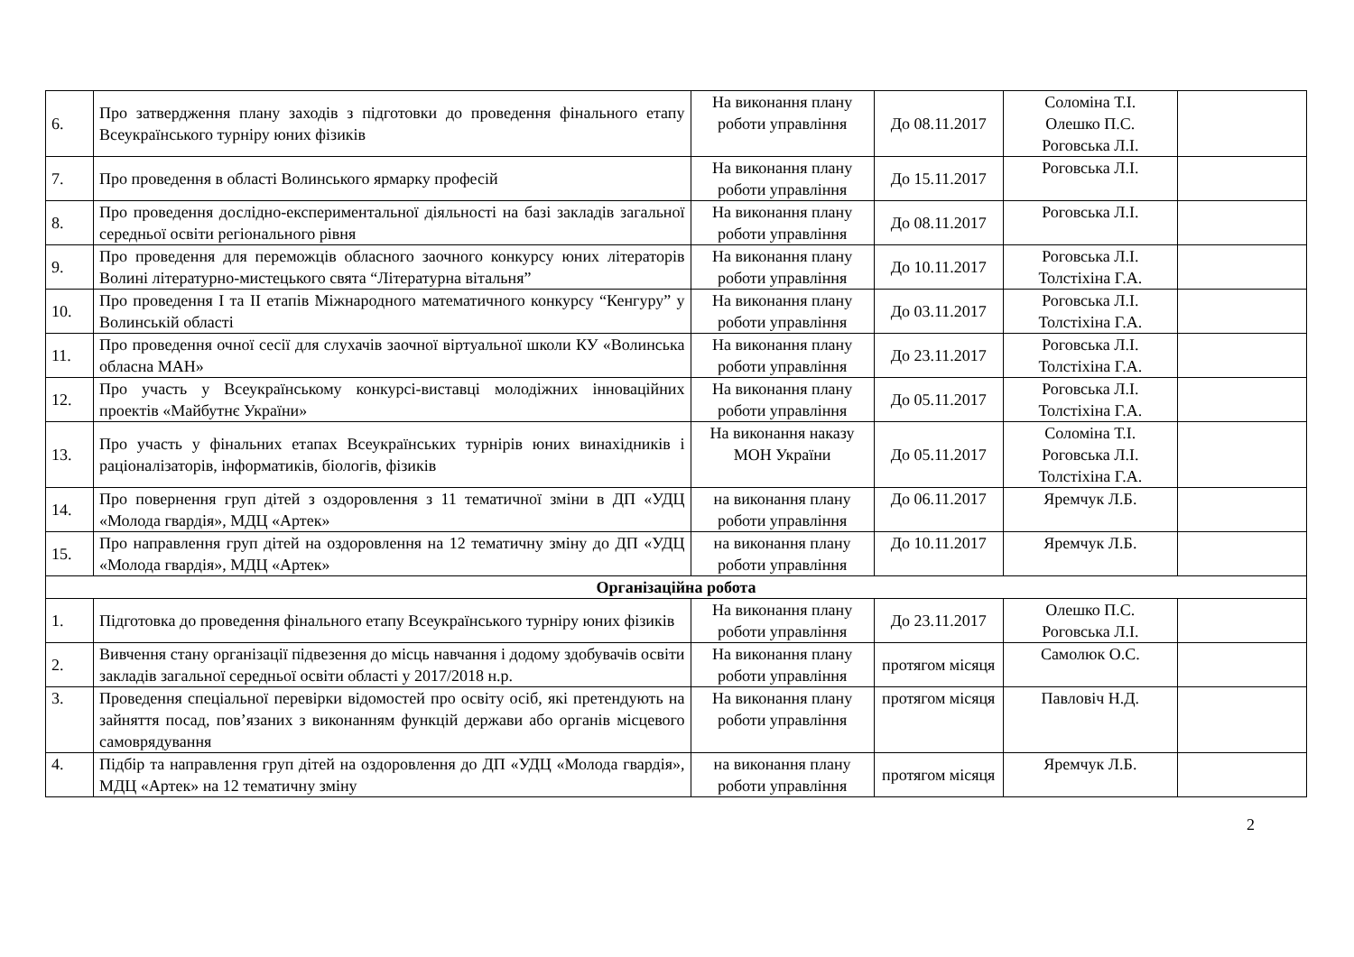| 6. | Про затвердження плану заходів з підготовки до проведення фінального етапу Всеукраїнського турніру юних фізиків | На виконання плану роботи управління | До 08.11.2017 | Соломіна Т.І. Олешко П.С. Роговська Л.І. | |
| 7. | Про проведення в області Волинського ярмарку професій | На виконання плану роботи управління | До 15.11.2017 | Роговська Л.І. | |
| 8. | Про проведення дослідно-експериментальної діяльності на базі закладів загальної середньої освіти регіонального рівня | На виконання плану роботи управління | До 08.11.2017 | Роговська Л.І. | |
| 9. | Про проведення для переможців обласного заочного конкурсу юних літераторів Волині літературно-мистецького свята “Літературна вітальня” | На виконання плану роботи управління | До 10.11.2017 | Роговська Л.І. Толстіхіна Г.А. | |
| 10. | Про проведення I та II етапів Міжнародного математичного конкурсу “Кенгуру” у Волинській області | На виконання плану роботи управління | До 03.11.2017 | Роговська Л.І. Толстіхіна Г.А. | |
| 11. | Про проведення очної сесії для слухачів заочної віртуальної школи КУ «Волинська обласна МАН» | На виконання плану роботи управління | До 23.11.2017 | Роговська Л.І. Толстіхіна Г.А. | |
| 12. | Про участь у Всеукраїнському конкурсі-виставці молодіжних інноваційних проектів «Майбутнє України» | На виконання плану роботи управління | До 05.11.2017 | Роговська Л.І. Толстіхіна Г.А. | |
| 13. | Про участь у фінальних етапах Всеукраїнських турнірів юних винахідників і раціоналізаторів, інформатиків, біологів, фізиків | На виконання наказу МОН України | До 05.11.2017 | Соломіна Т.І. Роговська Л.І. Толстіхіна Г.А. | |
| 14. | Про повернення груп дітей з оздоровлення з 11 тематичної зміни в ДП «УДЦ «Молода гвардія», МДЦ «Артек» | на виконання плану роботи управління | До 06.11.2017 | Яремчук Л.Б. | |
| 15. | Про направлення груп дітей на оздоровлення на 12 тематичну зміну до ДП «УДЦ «Молода гвардія», МДЦ «Артек» | на виконання плану роботи управління | До 10.11.2017 | Яремчук Л.Б. | |
| Організаційна робота | | | | | |
| 1. | Підготовка до проведення фінального етапу Всеукраїнського турніру юних фізиків | На виконання плану роботи управління | До 23.11.2017 | Олешко П.С. Роговська Л.І. | |
| 2. | Вивчення стану організації підвезення до місць навчання і додому здобувачів освіти закладів загальної середньої освіти області у 2017/2018 н.р. | На виконання плану роботи управління | протягом місяця | Самолюк О.С. | |
| 3. | Проведення спеціальної перевірки відомостей про освіту осіб, які претендують на зайняття посад, пов’язаних з виконанням функцій держави або органів місцевого самоврядування | На виконання плану роботи управління | протягом місяця | Павловіч Н.Д. | |
| 4. | Підбір та направлення груп дітей на оздоровлення до ДП «УДЦ «Молода гвардія», МДЦ «Артек» на 12 тематичну зміну | на виконання плану роботи управління | протягом місяця | Яремчук Л.Б. | |
2